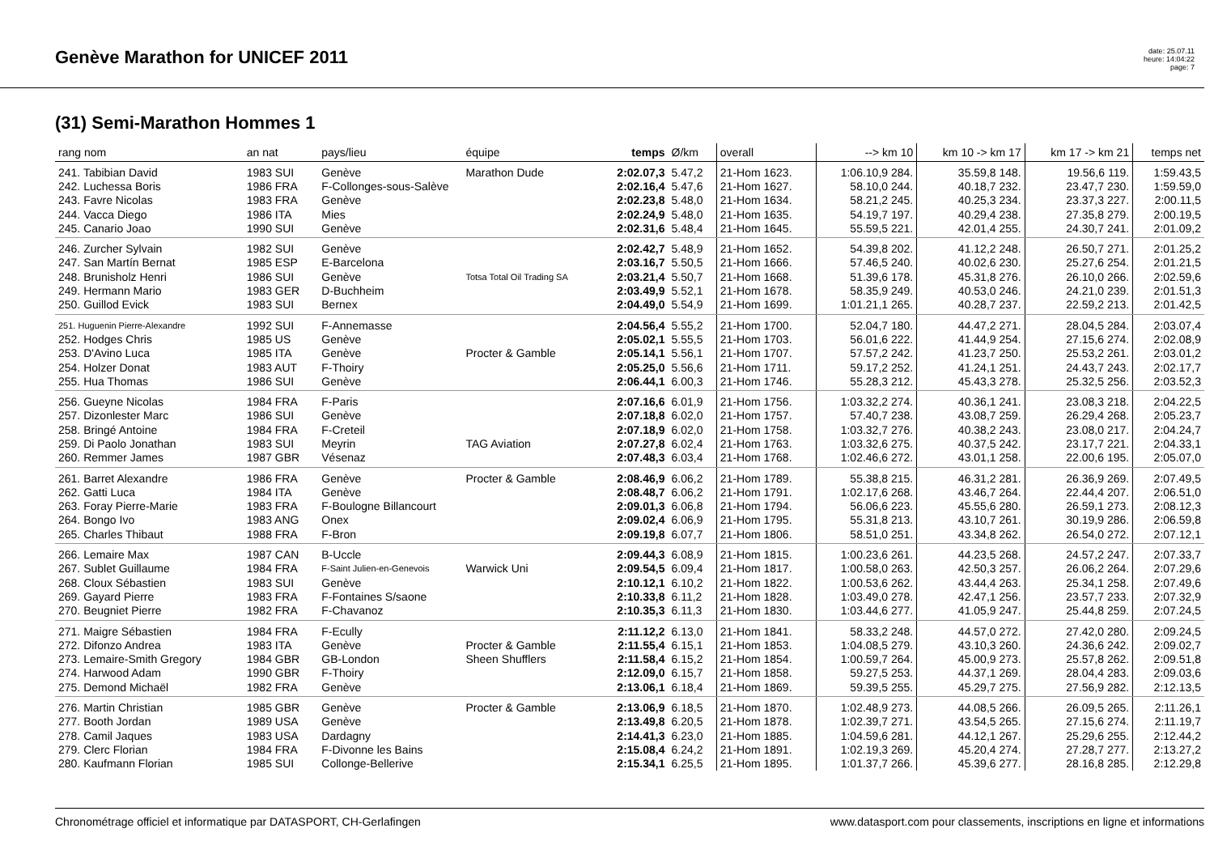Genève Marathon for UNICEF 2011
date: 25.07.11
heure: 14:04:22
page: 7
(31) Semi-Marathon Hommes 1
| rang nom | an nat | pays/lieu | équipe | temps | Ø/km | overall | --> km 10 | km 10 -> km 17 | km 17 -> km 21 | temps net |
| --- | --- | --- | --- | --- | --- | --- | --- | --- | --- | --- |
| 241. Tabibian David | 1983 SUI | Genève | Marathon Dude | 2:02.07,3 | 5.47,2 | 21-Hom 1623. | 1:06.10,9 284. | 35.59,8 148. | 19.56,6 119. | 1:59.43,5 |
| 242. Luchessa Boris | 1986 FRA | F-Collonges-sous-Salève | | 2:02.16,4 | 5.47,6 | 21-Hom 1627. | 58.10,0 244. | 40.18,7 232. | 23.47,7 230. | 1:59.59,0 |
| 243. Favre Nicolas | 1983 FRA | Genève | | 2:02.23,8 | 5.48,0 | 21-Hom 1634. | 58.21,2 245. | 40.25,3 234. | 23.37,3 227. | 2:00.11,5 |
| 244. Vacca Diego | 1986 ITA | Mies | | 2:02.24,9 | 5.48,0 | 21-Hom 1635. | 54.19,7 197. | 40.29,4 238. | 27.35,8 279. | 2:00.19,5 |
| 245. Canario Joao | 1990 SUI | Genève | | 2:02.31,6 | 5.48,4 | 21-Hom 1645. | 55.59,5 221. | 42.01,4 255. | 24.30,7 241. | 2:01.09,2 |
| 246. Zurcher Sylvain | 1982 SUI | Genève | | 2:02.42,7 | 5.48,9 | 21-Hom 1652. | 54.39,8 202. | 41.12,2 248. | 26.50,7 271. | 2:01.25,2 |
| 247. San Martín Bernat | 1985 ESP | E-Barcelona | | 2:03.16,7 | 5.50,5 | 21-Hom 1666. | 57.46,5 240. | 40.02,6 230. | 25.27,6 254. | 2:01.21,5 |
| 248. Brunisholz Henri | 1986 SUI | Genève | Totsa Total Oil Trading SA | 2:03.21,4 | 5.50,7 | 21-Hom 1668. | 51.39,6 178. | 45.31,8 276. | 26.10,0 266. | 2:02.59,6 |
| 249. Hermann Mario | 1983 GER | D-Buchheim | | 2:03.49,9 | 5.52,1 | 21-Hom 1678. | 58.35,9 249. | 40.53,0 246. | 24.21,0 239. | 2:01.51,3 |
| 250. Guillod Evick | 1983 SUI | Bernex | | 2:04.49,0 | 5.54,9 | 21-Hom 1699. | 1:01.21,1 265. | 40.28,7 237. | 22.59,2 213. | 2:01.42,5 |
| 251. Huguenin Pierre-Alexandre | 1992 SUI | F-Annemasse | | 2:04.56,4 | 5.55,2 | 21-Hom 1700. | 52.04,7 180. | 44.47,2 271. | 28.04,5 284. | 2:03.07,4 |
| 252. Hodges Chris | 1985 US | Genève | | 2:05.02,1 | 5.55,5 | 21-Hom 1703. | 56.01,6 222. | 41.44,9 254. | 27.15,6 274. | 2:02.08,9 |
| 253. D'Avino Luca | 1985 ITA | Genève | Procter & Gamble | 2:05.14,1 | 5.56,1 | 21-Hom 1707. | 57.57,2 242. | 41.23,7 250. | 25.53,2 261. | 2:03.01,2 |
| 254. Holzer Donat | 1983 AUT | F-Thoiry | | 2:05.25,0 | 5.56,6 | 21-Hom 1711. | 59.17,2 252. | 41.24,1 251. | 24.43,7 243. | 2:02.17,7 |
| 255. Hua Thomas | 1986 SUI | Genève | | 2:06.44,1 | 6.00,3 | 21-Hom 1746. | 55.28,3 212. | 45.43,3 278. | 25.32,5 256. | 2:03.52,3 |
| 256. Gueyne Nicolas | 1984 FRA | F-Paris | | 2:07.16,6 | 6.01,9 | 21-Hom 1756. | 1:03.32,2 274. | 40.36,1 241. | 23.08,3 218. | 2:04.22,5 |
| 257. Dizonlester Marc | 1986 SUI | Genève | | 2:07.18,8 | 6.02,0 | 21-Hom 1757. | 57.40,7 238. | 43.08,7 259. | 26.29,4 268. | 2:05.23,7 |
| 258. Bringé Antoine | 1984 FRA | F-Creteil | | 2:07.18,9 | 6.02,0 | 21-Hom 1758. | 1:03.32,7 276. | 40.38,2 243. | 23.08,0 217. | 2:04.24,7 |
| 259. Di Paolo Jonathan | 1983 SUI | Meyrin | TAG Aviation | 2:07.27,8 | 6.02,4 | 21-Hom 1763. | 1:03.32,6 275. | 40.37,5 242. | 23.17,7 221. | 2:04.33,1 |
| 260. Remmer James | 1987 GBR | Vésenaz | | 2:07.48,3 | 6.03,4 | 21-Hom 1768. | 1:02.46,6 272. | 43.01,1 258. | 22.00,6 195. | 2:05.07,0 |
| 261. Barret Alexandre | 1986 FRA | Genève | Procter & Gamble | 2:08.46,9 | 6.06,2 | 21-Hom 1789. | 55.38,8 215. | 46.31,2 281. | 26.36,9 269. | 2:07.49,5 |
| 262. Gatti Luca | 1984 ITA | Genève | | 2:08.48,7 | 6.06,2 | 21-Hom 1791. | 1:02.17,6 268. | 43.46,7 264. | 22.44,4 207. | 2:06.51,0 |
| 263. Foray Pierre-Marie | 1983 FRA | F-Boulogne Billancourt | | 2:09.01,3 | 6.06,8 | 21-Hom 1794. | 56.06,6 223. | 45.55,6 280. | 26.59,1 273. | 2:08.12,3 |
| 264. Bongo Ivo | 1983 ANG | Onex | | 2:09.02,4 | 6.06,9 | 21-Hom 1795. | 55.31,8 213. | 43.10,7 261. | 30.19,9 286. | 2:06.59,8 |
| 265. Charles Thibaut | 1988 FRA | F-Bron | | 2:09.19,8 | 6.07,7 | 21-Hom 1806. | 58.51,0 251. | 43.34,8 262. | 26.54,0 272. | 2:07.12,1 |
| 266. Lemaire Max | 1987 CAN | B-Uccle | | 2:09.44,3 | 6.08,9 | 21-Hom 1815. | 1:00.23,6 261. | 44.23,5 268. | 24.57,2 247. | 2:07.33,7 |
| 267. Sublet Guillaume | 1984 FRA | F-Saint Julien-en-Genevois | Warwick Uni | 2:09.54,5 | 6.09,4 | 21-Hom 1817. | 1:00.58,0 263. | 42.50,3 257. | 26.06,2 264. | 2:07.29,6 |
| 268. Cloux Sébastien | 1983 SUI | Genève | | 2:10.12,1 | 6.10,2 | 21-Hom 1822. | 1:00.53,6 262. | 43.44,4 263. | 25.34,1 258. | 2:07.49,6 |
| 269. Gayard Pierre | 1983 FRA | F-Fontaines S/saone | | 2:10.33,8 | 6.11,2 | 21-Hom 1828. | 1:03.49,0 278. | 42.47,1 256. | 23.57,7 233. | 2:07.32,9 |
| 270. Beugniet Pierre | 1982 FRA | F-Chavanoz | | 2:10.35,3 | 6.11,3 | 21-Hom 1830. | 1:03.44,6 277. | 41.05,9 247. | 25.44,8 259. | 2:07.24,5 |
| 271. Maigre Sébastien | 1984 FRA | F-Ecully | | 2:11.12,2 | 6.13,0 | 21-Hom 1841. | 58.33,2 248. | 44.57,0 272. | 27.42,0 280. | 2:09.24,5 |
| 272. Difonzo Andrea | 1983 ITA | Genève | Procter & Gamble | 2:11.55,4 | 6.15,1 | 21-Hom 1853. | 1:04.08,5 279. | 43.10,3 260. | 24.36,6 242. | 2:09.02,7 |
| 273. Lemaire-Smith Gregory | 1984 GBR | GB-London | Sheen Shufflers | 2:11.58,4 | 6.15,2 | 21-Hom 1854. | 1:00.59,7 264. | 45.00,9 273. | 25.57,8 262. | 2:09.51,8 |
| 274. Harwood Adam | 1990 GBR | F-Thoiry | | 2:12.09,0 | 6.15,7 | 21-Hom 1858. | 59.27,5 253. | 44.37,1 269. | 28.04,4 283. | 2:09.03,6 |
| 275. Demond Michaël | 1982 FRA | Genève | | 2:13.06,1 | 6.18,4 | 21-Hom 1869. | 59.39,5 255. | 45.29,7 275. | 27.56,9 282. | 2:12.13,5 |
| 276. Martin Christian | 1985 GBR | Genève | Procter & Gamble | 2:13.06,9 | 6.18,5 | 21-Hom 1870. | 1:02.48,9 273. | 44.08,5 266. | 26.09,5 265. | 2:11.26,1 |
| 277. Booth Jordan | 1989 USA | Genève | | 2:13.49,8 | 6.20,5 | 21-Hom 1878. | 1:02.39,7 271. | 43.54,5 265. | 27.15,6 274. | 2:11.19,7 |
| 278. Camil Jaques | 1983 USA | Dardagny | | 2:14.41,3 | 6.23,0 | 21-Hom 1885. | 1:04.59,6 281. | 44.12,1 267. | 25.29,6 255. | 2:12.44,2 |
| 279. Clerc Florian | 1984 FRA | F-Divonne les Bains | | 2:15.08,4 | 6.24,2 | 21-Hom 1891. | 1:02.19,3 269. | 45.20,4 274. | 27.28,7 277. | 2:13.27,2 |
| 280. Kaufmann Florian | 1985 SUI | Collonge-Bellerive | | 2:15.34,1 | 6.25,5 | 21-Hom 1895. | 1:01.37,7 266. | 45.39,6 277. | 28.16,8 285. | 2:12.29,8 |
Chronométrage officiel et informatique par DATASPORT, CH-Gerlafingen www.datasport.com pour classements, inscriptions en ligne et informations